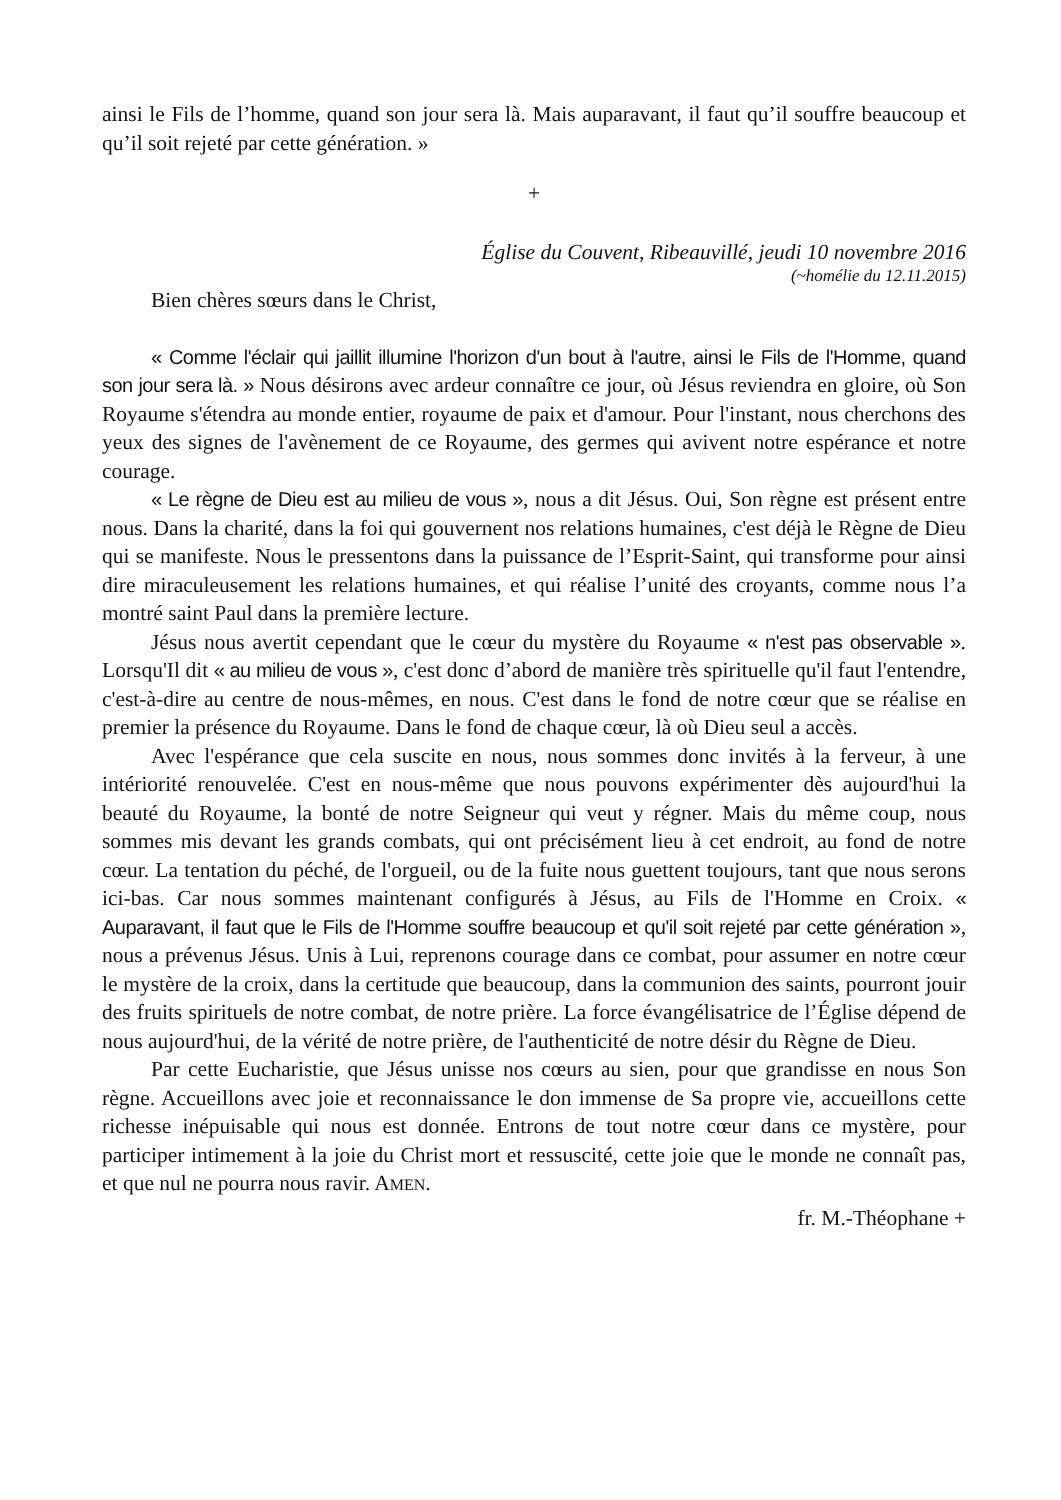ainsi le Fils de l’homme, quand son jour sera là. Mais auparavant, il faut qu’il souffre beaucoup et qu’il soit rejeté par cette génération. »
+
Église du Couvent, Ribeauvillé, jeudi 10 novembre 2016
(~homélie du 12.11.2015)
Bien chères sœurs dans le Christ,
« Comme l'éclair qui jaillit illumine l'horizon d'un bout à l'autre, ainsi le Fils de l'Homme, quand son jour sera là. » Nous désirons avec ardeur connaître ce jour, où Jésus reviendra en gloire, où Son Royaume s'étendra au monde entier, royaume de paix et d'amour. Pour l'instant, nous cherchons des yeux des signes de l'avènement de ce Royaume, des germes qui avivent notre espérance et notre courage.
« Le règne de Dieu est au milieu de vous », nous a dit Jésus. Oui, Son règne est présent entre nous. Dans la charité, dans la foi qui gouvernent nos relations humaines, c'est déjà le Règne de Dieu qui se manifeste. Nous le pressentons dans la puissance de l’Esprit-Saint, qui transforme pour ainsi dire miraculeusement les relations humaines, et qui réalise l’unité des croyants, comme nous l’a montré saint Paul dans la première lecture.
Jésus nous avertit cependant que le cœur du mystère du Royaume « n'est pas observable ». Lorsqu'Il dit « au milieu de vous », c'est donc d’abord de manière très spirituelle qu'il faut l'entendre, c'est-à-dire au centre de nous-mêmes, en nous. C'est dans le fond de notre cœur que se réalise en premier la présence du Royaume. Dans le fond de chaque cœur, là où Dieu seul a accès.
Avec l'espérance que cela suscite en nous, nous sommes donc invités à la ferveur, à une intériorité renouvelée. C'est en nous-même que nous pouvons expérimenter dès aujourd'hui la beauté du Royaume, la bonté de notre Seigneur qui veut y régner. Mais du même coup, nous sommes mis devant les grands combats, qui ont précisément lieu à cet endroit, au fond de notre cœur. La tentation du péché, de l'orgueil, ou de la fuite nous guettent toujours, tant que nous serons ici-bas. Car nous sommes maintenant configurés à Jésus, au Fils de l'Homme en Croix. « Auparavant, il faut que le Fils de l'Homme souffre beaucoup et qu'il soit rejeté par cette génération », nous a prévenus Jésus. Unis à Lui, reprenons courage dans ce combat, pour assumer en notre cœur le mystère de la croix, dans la certitude que beaucoup, dans la communion des saints, pourront jouir des fruits spirituels de notre combat, de notre prière. La force évangélisatrice de l’Église dépend de nous aujourd'hui, de la vérité de notre prière, de l'authenticité de notre désir du Règne de Dieu.
Par cette Eucharistie, que Jésus unisse nos cœurs au sien, pour que grandisse en nous Son règne. Accueillons avec joie et reconnaissance le don immense de Sa propre vie, accueillons cette richesse inépuisable qui nous est donnée. Entrons de tout notre cœur dans ce mystère, pour participer intimement à la joie du Christ mort et ressuscité, cette joie que le monde ne connaît pas, et que nul ne pourra nous ravir. AMEN.
fr. M.-Théophane +